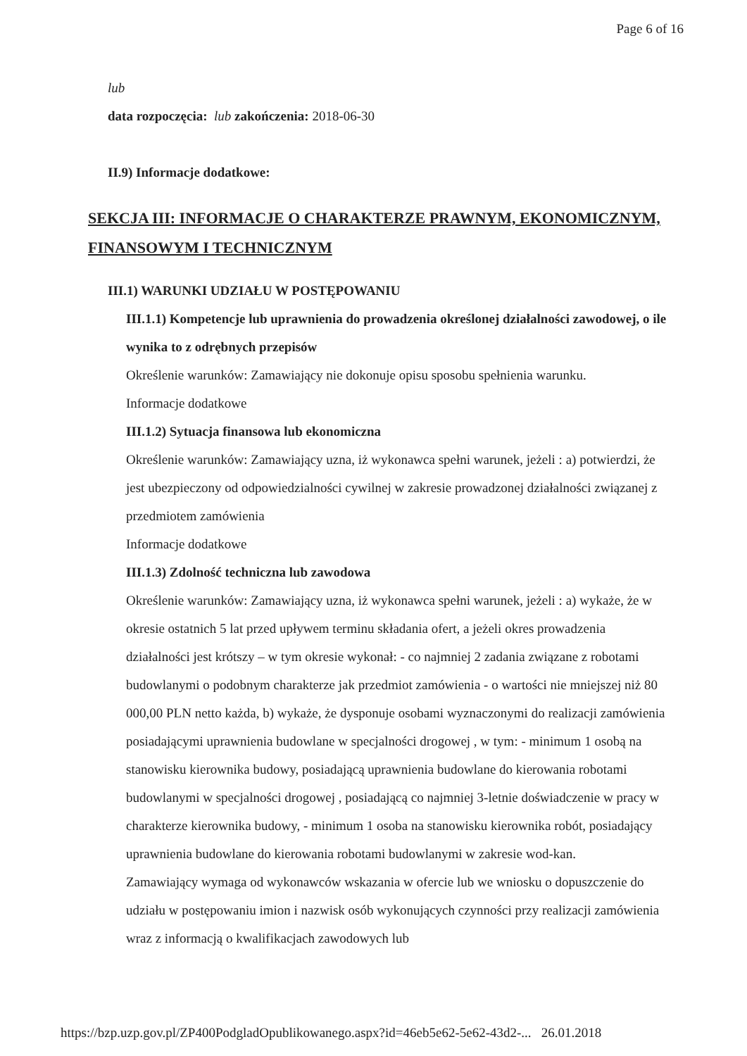Page 6 of 16
lub
data rozpoczęcia: lub zakończenia: 2018-06-30
II.9) Informacje dodatkowe:
SEKCJA III: INFORMACJE O CHARAKTERZE PRAWNYM, EKONOMICZNYM, FINANSOWYM I TECHNICZNYM
III.1) WARUNKI UDZIAŁU W POSTĘPOWANIU
III.1.1) Kompetencje lub uprawnienia do prowadzenia określonej działalności zawodowej, o ile wynika to z odrębnych przepisów
Określenie warunków: Zamawiający nie dokonuje opisu sposobu spełnienia warunku.
Informacje dodatkowe
III.1.2) Sytuacja finansowa lub ekonomiczna
Określenie warunków: Zamawiający uzna, iż wykonawca spełni warunek, jeżeli : a) potwierdzi, że jest ubezpieczony od odpowiedzialności cywilnej w zakresie prowadzonej działalności związanej z przedmiotem zamówienia
Informacje dodatkowe
III.1.3) Zdolność techniczna lub zawodowa
Określenie warunków: Zamawiający uzna, iż wykonawca spełni warunek, jeżeli : a) wykaże, że w okresie ostatnich 5 lat przed upływem terminu składania ofert, a jeżeli okres prowadzenia działalności jest krótszy – w tym okresie wykonał: - co najmniej 2 zadania związane z robotami budowlanymi o podobnym charakterze jak przedmiot zamówienia - o wartości nie mniejszej niż 80 000,00 PLN netto każda, b) wykaże, że dysponuje osobami wyznaczonymi do realizacji zamówienia posiadającymi uprawnienia budowlane w specjalności drogowej , w tym: - minimum 1 osobą na stanowisku kierownika budowy, posiadającą uprawnienia budowlane do kierowania robotami budowlanymi w specjalności drogowej , posiadającą co najmniej 3-letnie doświadczenie w pracy w charakterze kierownika budowy, - minimum 1 osoba na stanowisku kierownika robót, posiadający uprawnienia budowlane do kierowania robotami budowlanymi w zakresie wod-kan.
Zamawiający wymaga od wykonawców wskazania w ofercie lub we wniosku o dopuszczenie do udziału w postępowaniu imion i nazwisk osób wykonujących czynności przy realizacji zamówienia wraz z informacją o kwalifikacjach zawodowych lub
https://bzp.uzp.gov.pl/ZP400PodgladOpublikowanego.aspx?id=46eb5e62-5e62-43d2-... 26.01.2018